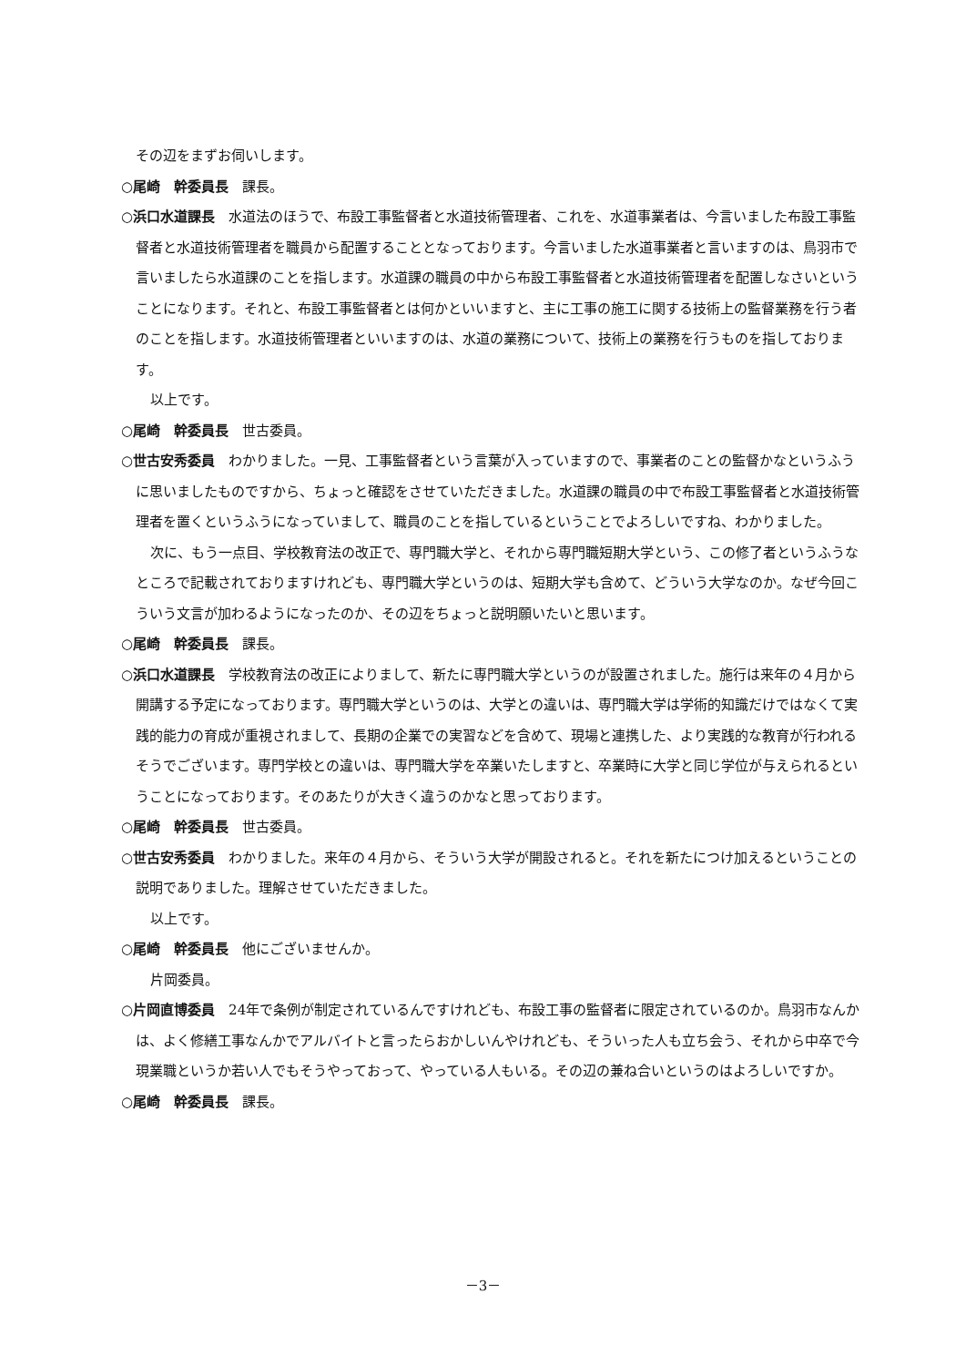その辺をまずお伺いします。
○尾崎　幹委員長　課長。
○浜口水道課長　水道法のほうで、布設工事監督者と水道技術管理者、これを、水道事業者は、今言いました布設工事監督者と水道技術管理者を職員から配置することとなっております。今言いました水道事業者と言いますのは、鳥羽市で言いましたら水道課のことを指します。水道課の職員の中から布設工事監督者と水道技術管理者を配置しなさいということになります。それと、布設工事監督者とは何かといいますと、主に工事の施工に関する技術上の監督業務を行う者のことを指します。水道技術管理者といいますのは、水道の業務について、技術上の業務を行うものを指しております。
以上です。
○尾崎　幹委員長　世古委員。
○世古安秀委員　わかりました。一見、工事監督者という言葉が入っていますので、事業者のことの監督かなというふうに思いましたものですから、ちょっと確認をさせていただきました。水道課の職員の中で布設工事監督者と水道技術管理者を置くというふうになっていまして、職員のことを指しているということでよろしいですね、わかりました。
次に、もう一点目、学校教育法の改正で、専門職大学と、それから専門職短期大学という、この修了者というふうなところで記載されておりますけれども、専門職大学というのは、短期大学も含めて、どういう大学なのか。なぜ今回こういう文言が加わるようになったのか、その辺をちょっと説明願いたいと思います。
○尾崎　幹委員長　課長。
○浜口水道課長　学校教育法の改正によりまして、新たに専門職大学というのが設置されました。施行は来年の４月から開講する予定になっております。専門職大学というのは、大学との違いは、専門職大学は学術的知識だけではなくて実践的能力の育成が重視されまして、長期の企業での実習などを含めて、現場と連携した、より実践的な教育が行われるそうでございます。専門学校との違いは、専門職大学を卒業いたしますと、卒業時に大学と同じ学位が与えられるということになっております。そのあたりが大きく違うのかなと思っております。
○尾崎　幹委員長　世古委員。
○世古安秀委員　わかりました。来年の４月から、そういう大学が開設されると。それを新たにつけ加えるということの説明でありました。理解させていただきました。
以上です。
○尾崎　幹委員長　他にございませんか。
片岡委員。
○片岡直博委員　24年で条例が制定されているんですけれども、布設工事の監督者に限定されているのか。鳥羽市なんかは、よく修繕工事なんかでアルバイトと言ったらおかしいんやけれども、そういった人も立ち会う、それから中卒で今現業職というか若い人でもそうやっておって、やっている人もいる。その辺の兼ね合いというのはよろしいですか。
○尾崎　幹委員長　課長。
－3－